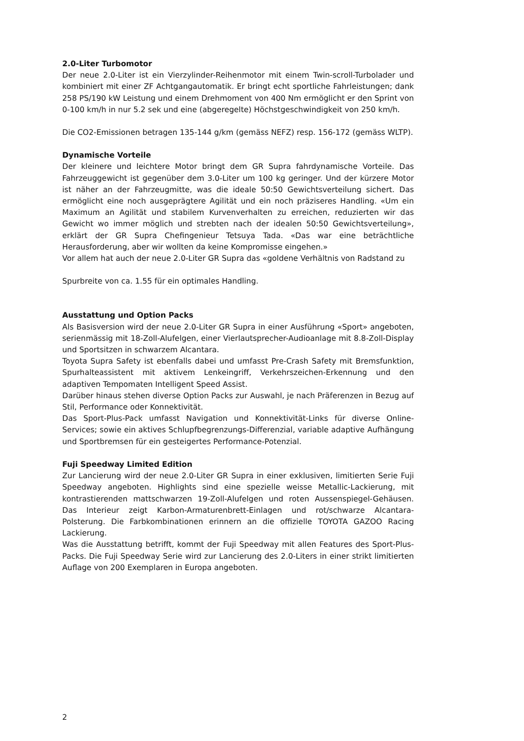2.0-Liter Turbomotor
Der neue 2.0-Liter ist ein Vierzylinder-Reihenmotor mit einem Twin-scroll-Turbolader und kombiniert mit einer ZF Achtgangautomatik. Er bringt echt sportliche Fahrleistungen; dank 258 PS/190 kW Leistung und einem Drehmoment von 400 Nm ermöglicht er den Sprint von 0-100 km/h in nur 5.2 sek und eine (abgeregelte) Höchstgeschwindigkeit von 250 km/h.
Die CO2-Emissionen betragen 135-144 g/km (gemäss NEFZ) resp. 156-172 (gemäss WLTP).
Dynamische Vorteile
Der kleinere und leichtere Motor bringt dem GR Supra fahrdynamische Vorteile. Das Fahrzeuggewicht ist gegenüber dem 3.0-Liter um 100 kg geringer. Und der kürzere Motor ist näher an der Fahrzeugmitte, was die ideale 50:50 Gewichtsverteilung sichert. Das ermöglicht eine noch ausgeprägtere Agilität und ein noch präziseres Handling. «Um ein Maximum an Agilität und stabilem Kurvenverhalten zu erreichen, reduzierten wir das Gewicht wo immer möglich und strebten nach der idealen 50:50 Gewichtsverteilung», erklärt der GR Supra Chefingenieur Tetsuya Tada. «Das war eine beträchtliche Herausforderung, aber wir wollten da keine Kompromisse eingehen.»
Vor allem hat auch der neue 2.0-Liter GR Supra das «goldene Verhältnis von Radstand zu
Spurbreite von ca. 1.55 für ein optimales Handling.
Ausstattung und Option Packs
Als Basisversion wird der neue 2.0-Liter GR Supra in einer Ausführung «Sport» angeboten, serienmässig mit 18-Zoll-Alufelgen, einer Vierlautsprecher-Audioanlage mit 8.8-Zoll-Display und Sportsitzen in schwarzem Alcantara.
Toyota Supra Safety ist ebenfalls dabei und umfasst Pre-Crash Safety mit Bremsfunktion, Spurhalteassistent mit aktivem Lenkeingriff, Verkehrszeichen-Erkennung und den adaptiven Tempomaten Intelligent Speed Assist.
Darüber hinaus stehen diverse Option Packs zur Auswahl, je nach Präferenzen in Bezug auf Stil, Performance oder Konnektivität.
Das Sport-Plus-Pack umfasst Navigation und Konnektivität-Links für diverse Online-Services; sowie ein aktives Schlupfbegrenzungs-Differenzial, variable adaptive Aufhängung und Sportbremsen für ein gesteigertes Performance-Potenzial.
Fuji Speedway Limited Edition
Zur Lancierung wird der neue 2.0-Liter GR Supra in einer exklusiven, limitierten Serie Fuji Speedway angeboten. Highlights sind eine spezielle weisse Metallic-Lackierung, mit kontrastierenden mattschwarzen 19-Zoll-Alufelgen und roten Aussenspiegel-Gehäusen. Das Interieur zeigt Karbon-Armaturenbrett-Einlagen und rot/schwarze Alcantara-Polsterung. Die Farbkombinationen erinnern an die offizielle TOYOTA GAZOO Racing Lackierung.
Was die Ausstattung betrifft, kommt der Fuji Speedway mit allen Features des Sport-Plus-Packs. Die Fuji Speedway Serie wird zur Lancierung des 2.0-Liters in einer strikt limitierten Auflage von 200 Exemplaren in Europa angeboten.
2